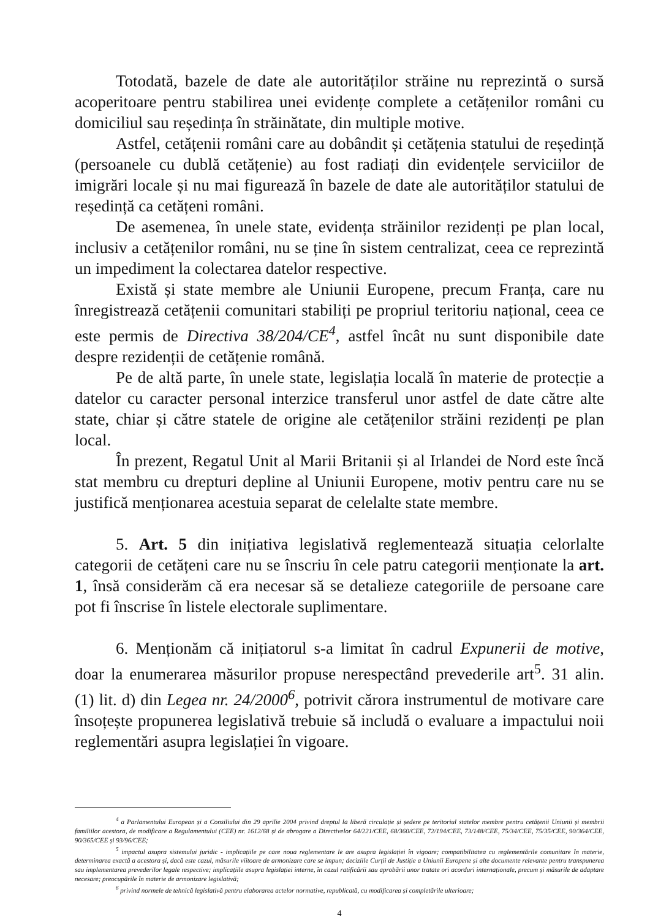Totodată, bazele de date ale autorităților străine nu reprezintă o sursă acoperitoare pentru stabilirea unei evidențe complete a cetățenilor români cu domiciliul sau reședința în străinătate, din multiple motive.
Astfel, cetățenii români care au dobândit și cetățenia statului de reședință (persoanele cu dublă cetățenie) au fost radiați din evidențele serviciilor de imigrări locale și nu mai figurează în bazele de date ale autorităților statului de reședință ca cetățeni români.
De asemenea, în unele state, evidența străinilor rezidenți pe plan local, inclusiv a cetățenilor români, nu se ține în sistem centralizat, ceea ce reprezintă un impediment la colectarea datelor respective.
Există și state membre ale Uniunii Europene, precum Franța, care nu înregistrează cetățenii comunitari stabiliți pe propriul teritoriu național, ceea ce este permis de Directiva 38/204/CE<sup>4</sup>, astfel încât nu sunt disponibile date despre rezidenții de cetățenie română.
Pe de altă parte, în unele state, legislația locală în materie de protecție a datelor cu caracter personal interzice transferul unor astfel de date către alte state, chiar și către statele de origine ale cetățenilor străini rezidenți pe plan local.
În prezent, Regatul Unit al Marii Britanii și al Irlandei de Nord este încă stat membru cu drepturi depline al Uniunii Europene, motiv pentru care nu se justifică menționarea acestuia separat de celelalte state membre.
5. Art. 5 din inițiativa legislativă reglementează situația celorlalte categorii de cetățeni care nu se înscriu în cele patru categorii menționate la art. 1, însă considerăm că era necesar să se detalieze categoriile de persoane care pot fi înscrise în listele electorale suplimentare.
6. Menționăm că inițiatorul s-a limitat în cadrul Expunerii de motive, doar la enumerarea măsurilor propuse nerespectând prevederile art<sup>5</sup>. 31 alin. (1) lit. d) din Legea nr. 24/2000<sup>6</sup>, potrivit cărora instrumentul de motivare care însoțește propunerea legislativă trebuie să includă o evaluare a impactului noii reglementări asupra legislației în vigoare.
<sup>4</sup> a Parlamentului European și a Consiliului din 29 aprilie 2004 privind dreptul la liberă circulație și ședere pe teritoriul statelor membre pentru cetățenii Uniunii și membrii familiilor acestora, de modificare a Regulamentului (CEE) nr. 1612/68 și de abrogare a Directivelor 64/221/CEE, 68/360/CEE, 72/194/CEE, 73/148/CEE, 75/34/CEE, 75/35/CEE, 90/364/CEE, 90/365/CEE și 93/96/CEE;
<sup>5</sup> impactul asupra sistemului juridic - implicațiile pe care noua reglementare le are asupra legislației în vigoare; compatibilitatea cu reglementările comunitare în materie, determinarea exactă a acestora și, dacă este cazul, măsurile viitoare de armonizare care se impun; deciziile Curții de Justiție a Uniunii Europene și alte documente relevante pentru transpunerea sau implementarea prevederilor legale respective; implicațiile asupra legislației interne, în cazul ratificării sau aprobării unor tratate ori acorduri internaționale, precum și măsurile de adaptare necesare; preocupările în materie de armonizare legislativă;
<sup>6</sup> privind normele de tehnică legislativă pentru elaborarea actelor normative, republicată, cu modificarea și completările ulterioare;
4